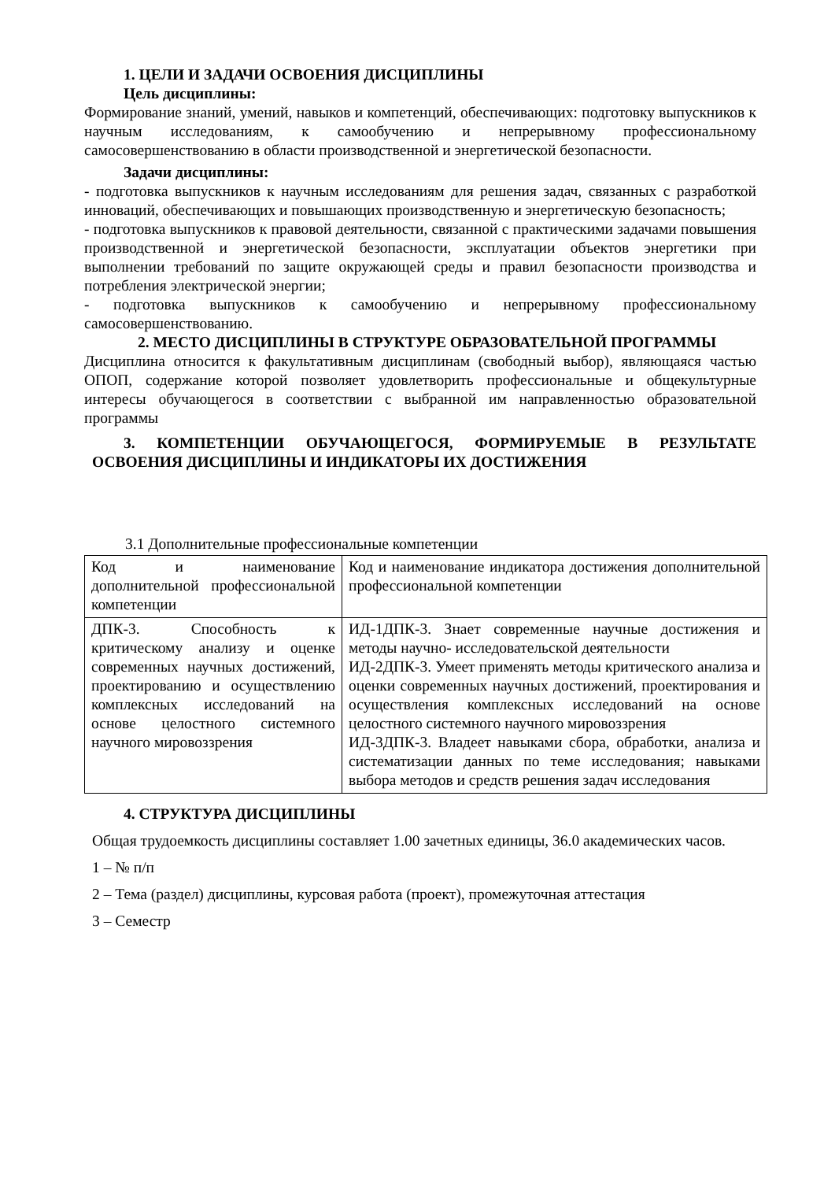1. ЦЕЛИ И ЗАДАЧИ ОСВОЕНИЯ ДИСЦИПЛИНЫ
Цель дисциплины:
Формирование знаний, умений, навыков и компетенций, обеспечивающих: подготовку выпускников к научным исследованиям, к самообучению и непрерывному профессиональному самосовершенствованию в области производственной и энергетической безопасности.
Задачи дисциплины:
- подготовка выпускников к научным исследованиям для решения задач, связанных с разработкой инноваций, обеспечивающих и повышающих производственную и энергетическую безопасность;
- подготовка выпускников к правовой деятельности, связанной с практическими задачами повышения производственной и энергетической безопасности, эксплуатации объектов энергетики при выполнении требований по защите окружающей среды и правил безопасности производства и потребления электрической энергии;
- подготовка выпускников к самообучению и непрерывному профессиональному самосовершенствованию.
2. МЕСТО ДИСЦИПЛИНЫ В СТРУКТУРЕ ОБРАЗОВАТЕЛЬНОЙ ПРОГРАММЫ
Дисциплина относится к факультативным дисциплинам (свободный выбор), являющаяся частью ОПОП, содержание которой позволяет удовлетворить профессиональные и общекультурные интересы обучающегося в соответствии с выбранной им направленностью образовательной программы
3. КОМПЕТЕНЦИИ ОБУЧАЮЩЕГОСЯ, ФОРМИРУЕМЫЕ В РЕЗУЛЬТАТЕ ОСВОЕНИЯ ДИСЦИПЛИНЫ И ИНДИКАТОРЫ ИХ ДОСТИЖЕНИЯ
3.1 Дополнительные профессиональные компетенции
| Код и наименование дополнительной профессиональной компетенции | Код и наименование индикатора достижения дополнительной профессиональной компетенции |
| ДПК-3. Способность к критическому анализу и оценке современных научных достижений, проектированию и осуществлению комплексных исследований на основе целостного системного научного мировоззрения | ИД-1ДПК-3. Знает современные научные достижения и методы научно- исследовательской деятельности ИД-2ДПК-3. Умеет применять методы критического анализа и оценки современных научных достижений, проектирования и осуществления комплексных исследований на основе целостного системного научного мировоззрения ИД-3ДПК-3. Владеет навыками сбора, обработки, анализа и систематизации данных по теме исследования; навыками выбора методов и средств решения задач исследования |
4. СТРУКТУРА ДИСЦИПЛИНЫ
Общая трудоемкость дисциплины составляет 1.00 зачетных единицы, 36.0 академических часов.
1 – № п/п
2 – Тема (раздел) дисциплины, курсовая работа (проект), промежуточная аттестация
3 – Семестр